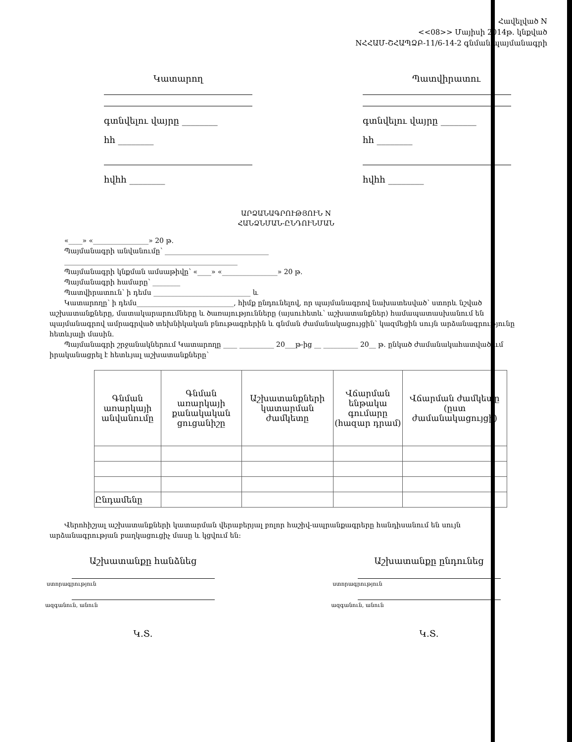Հավելված N
<<08>> Մայիսի 2014թ. կնքված
NՀՀԱՄ-ՇՀԱՊՁԲ-11/6-14-2 գնման պայմանագրի
Կատարող
գտնվելու վայրը ________
հհ ________
հվհհ ________
Պատվիրատու
գտնվելու վայրը ________
հհ ________
հվհհ ________
ԱՐՁԱՆԱԳՐՈՒԹՅՈՒՆ N
ՀԱՆՁՆՄԱՆ-ԸՆԴՈՒՆՄԱՆ
«____» «________________» 20 թ.
Պայմանագրի անվանումը՝ ______________________________
__________________________________________________
Պայմանագրի կնքման ամսաթիվը՝ «____» «________________» 20 թ.
Պայմանագրի համարը՝ ________
Պատվիրատուն՝ ի դեմս ____________________________ և
Կատարողը՝ ի դեմս____________________________, հիմք ընդունելով, որ պայմանագրով նախատեսված՝ ստորև նշված աշխատանքները, մատակարարումները և ծառայությունները (այսուհետև՝ աշխատանքներ) համապատասխանում են պայմանագրով ամրագրված տեխնիկական բնութագրերին և գնման ժամանակացույցին՝ կազմեցին սույն արձանագրությունը հետևյալի մասին.
Պայմանագրի շրջանակներում Կատարողը ____ __________ 20___թ-ից __ __________ 20__ թ. ընկած ժամանակահատվածում իրականացրել է հետևյալ աշխատանքները՝
| Գնման առարկայի անվանումը | Գնման առարկայի քանակական ցուցանիշը | Աշխատանքների կատարման ժամկետը | Վճարման ենթակա գումարը (հազար դրամ) | Վճարման ժամկետը (ըստ ժամանակացույցի) |
| --- | --- | --- | --- | --- |
| Ընդամենը | | | | |
Վերոհիշյալ աշխատանքների կատարման վերաբերյալ բոլոր հաշիվ-ապրանքագրերը հանդիսանում են սույն արձանագրության բաղկացուցիչ մասը և կցվում են:
Աշխատանքը հանձնեց
ստորագրություն
ազգանուն, անուն
Կ.Տ.
Աշխատանքը ընդունեց
ստորագրություն
ազգանուն, անուն
Կ.Տ.